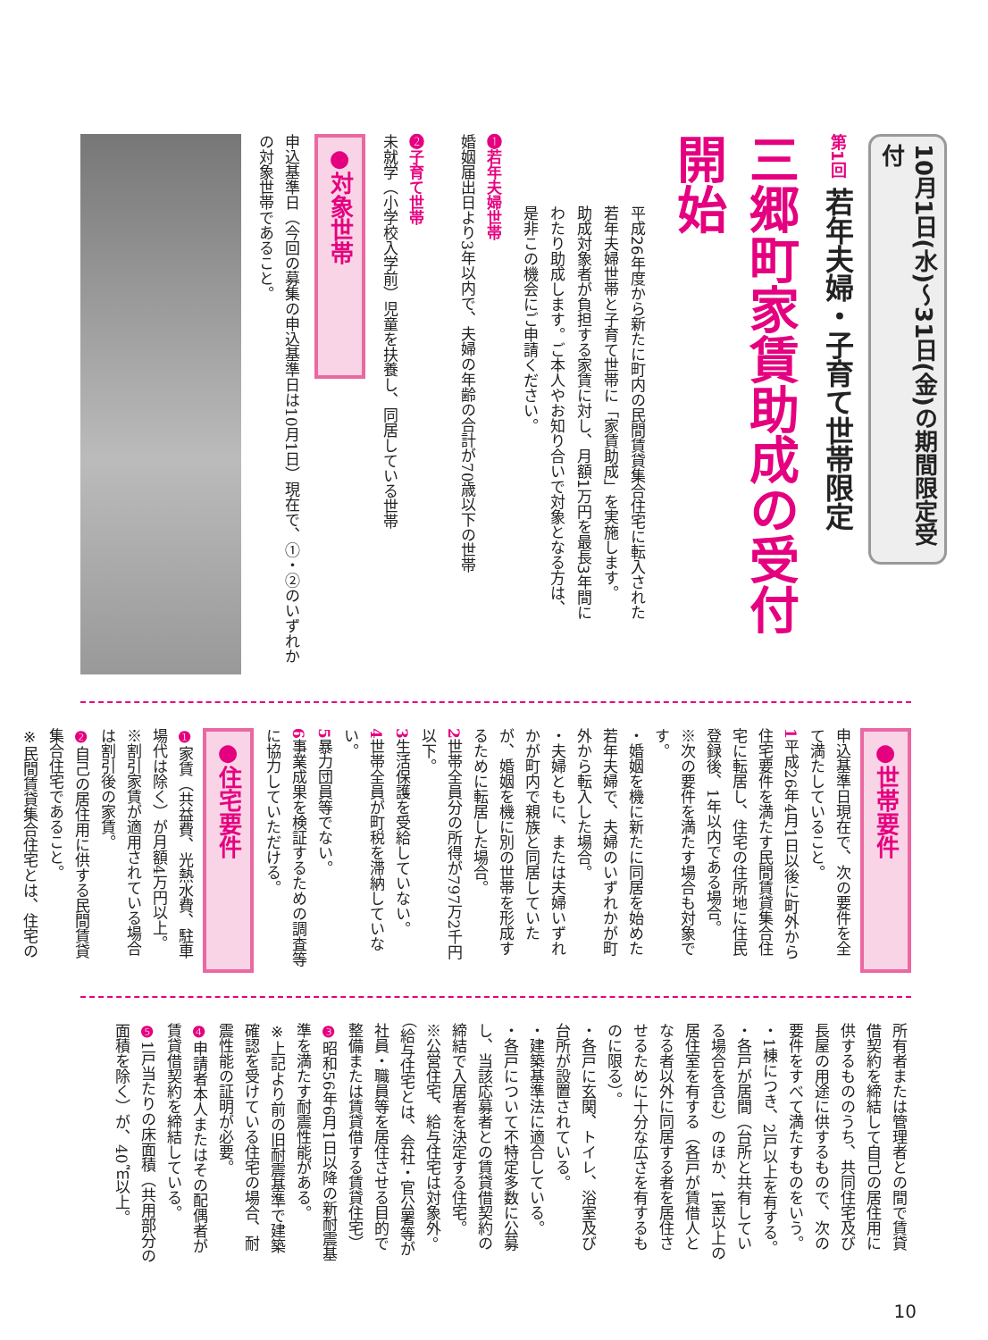10月1日(水)～31日(金)の期間限定受付
第1回 若年夫婦・子育て世帯限定
三郷町家賃助成の受付開始
平成26年度から新たに町内の民間賃貸集合住宅に転入された若年夫婦世帯と子育て世帯に「家賃助成」を実施します。
助成対象者が負担する家賃に対し、月額1万円を最長3年間にわたり助成します。ご本人やお知り合いで対象となる方は、是非この機会にご申請ください。
❶若年夫婦世帯
婚姻届出日より3年以内で、夫婦の年齢の合計が70歳以下の世帯
❷子育て世帯
未就学（小学校入学前）児童を扶養し、同居している世帯
●対象世帯
申込基準日（今回の募集の申込基準日は10月1日）現在で、①・②のいずれかの対象世帯であること。
●世帯要件
申込基準日現在で、次の要件を全て満たしていること。
1平成26年4月1日以後に町外から住宅要件を満たす民間賃貸集合住宅に転居し、住宅の住所地に住民登録後、1年以内である場合。
※次の要件を満たす場合も対象です。
・婚姻を機に新たに同居を始めた若年夫婦で、夫婦のいずれかが町外から転入した場合。
・夫婦ともに、または夫婦いずれかが町内で親族と同居していたが、婚姻を機に別の世帯を形成するために転居した場合。
2世帯全員分の所得が797万2千円以下。
3生活保護を受給していない。
4世帯全員が町税を滞納していない。
5暴力団員等でない。
6事業成果を検証するための調査等に協力していただける。
●住宅要件
❶家賃（共益費、光熱水費、駐車場代は除く）が月額4万円以上。
※割引家賃が適用されている場合は割引後の家賃。
❷自己の居住用に供する民間賃貸集合住宅であること。
※民間賃貸集合住宅とは、住宅の
所有者または管理者との間で賃貸借契約を締結して自己の居住用に供するもののうち、共同住宅及び長屋の用途に供するもので、次の要件をすべて満たすものをいう。
・1棟につき、2戸以上を有する。
・各戸が居間（台所と共有している場合を含む）のほか、1室以上の居住室を有する（各戸が賃借人となる者以外に同居する者を居住させるために十分な広さを有するものに限る）。
・各戸に玄関、トイレ、浴室及び台所が設置されている。
・建築基準法に適合している。
・各戸について不特定多数に公募し、当該応募者との賃貸借契約の締結で入居者を決定する住宅。
※公営住宅、給与住宅は対象外。（給与住宅とは、会社・官公署等が社員・職員等を居住させる目的で整備または賃貸借する賃貸住宅）
❸昭和56年6月1日以降の新耐震基準を満たす耐震性能がある。
※上記より前の旧耐震基準で建築確認を受けている住宅の場合、耐震性能の証明が必要。
❹申請者本人またはその配偶者が賃貸借契約を締結している。
❺1戸当たりの床面積（共用部分の面積を除く）が、40㎡以上。
10